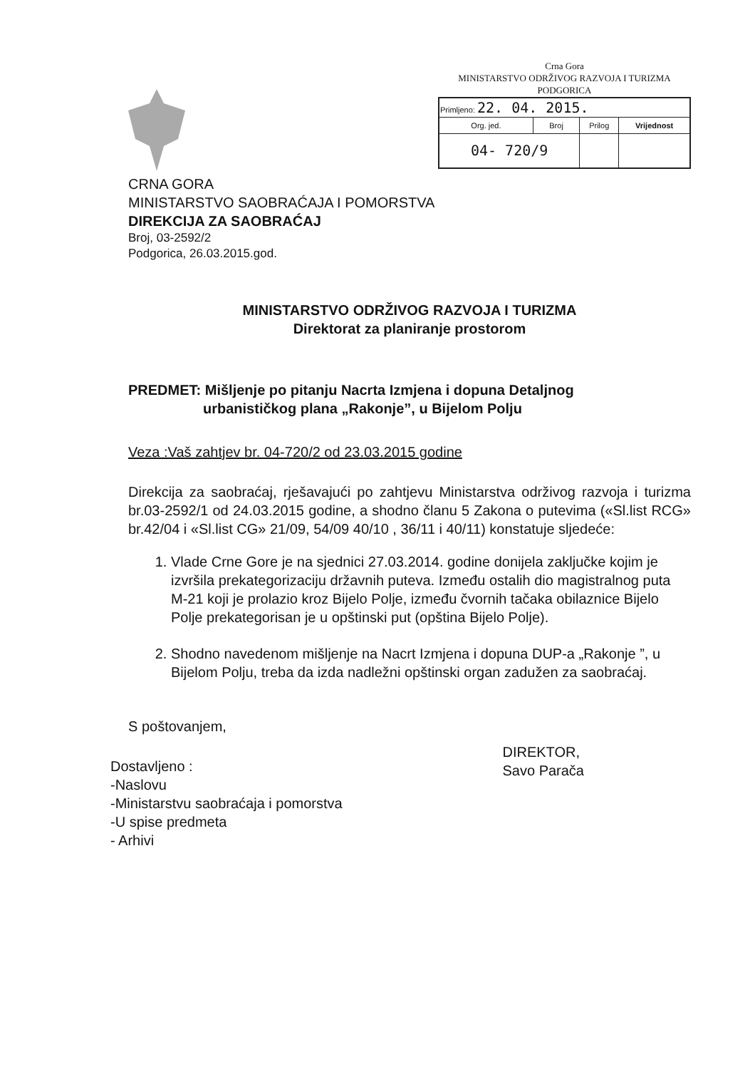Crna Gora
MINISTARSTVO ODRŽIVOG RAZVOJA I TURIZMA
PODGORICA
| Primljeno: 22. 04. 2015. | | | |
| Org. jed. | Broj | Prilog | Vrijednost |
| 04- 720/9 | | | |
CRNA GORA
MINISTARSTVO SAOBRAĆAJA I POMORSTVA
DIREKCIJA ZA SAOBRAĆAJ
Broj, 03-2592/2
Podgorica, 26.03.2015.god.
MINISTARSTVO ODRŽIVOG RAZVOJA I TURIZMA
Direktorat za planiranje prostorom
PREDMET: Mišljenje po pitanju Nacrta Izmjena i dopuna Detaljnog
urbanističkog plana „Rakonje”, u Bijelom Polju
Veza :Vaš zahtjev br. 04-720/2 od 23.03.2015 godine
Direkcija za saobraćaj, rješavajući po zahtjevu Ministarstva održivog razvoja i turizma br.03-2592/1 od 24.03.2015 godine, a shodno članu 5 Zakona o putevima («Sl.list RCG» br.42/04 i «Sl.list CG» 21/09, 54/09 40/10 , 36/11 i 40/11) konstatuje sljedeće:
1. Vlade Crne Gore je na sjednici 27.03.2014. godine donijela zaključke kojim je izvršila prekategorizaciju državnih puteva. Između ostalih dio magistralnog puta M-21 koji je prolazio kroz Bijelo Polje, između čvornih tačaka obilaznice Bijelo Polje prekategorisan je u opštinski put (opština Bijelo Polje).
2. Shodno navedenom mišljenje na Nacrt Izmjena i dopuna DUP-a „Rakonje ”, u Bijelom Polju, treba da izda nadležni opštinski organ zadužen za saobraćaj.
S poštovanjem,
Dostavljeno :
-Naslovu
-Ministarstvu saobraćaja i pomorstva
-U spise predmeta
- Arhivi
DIREKTOR,
Savo Parača